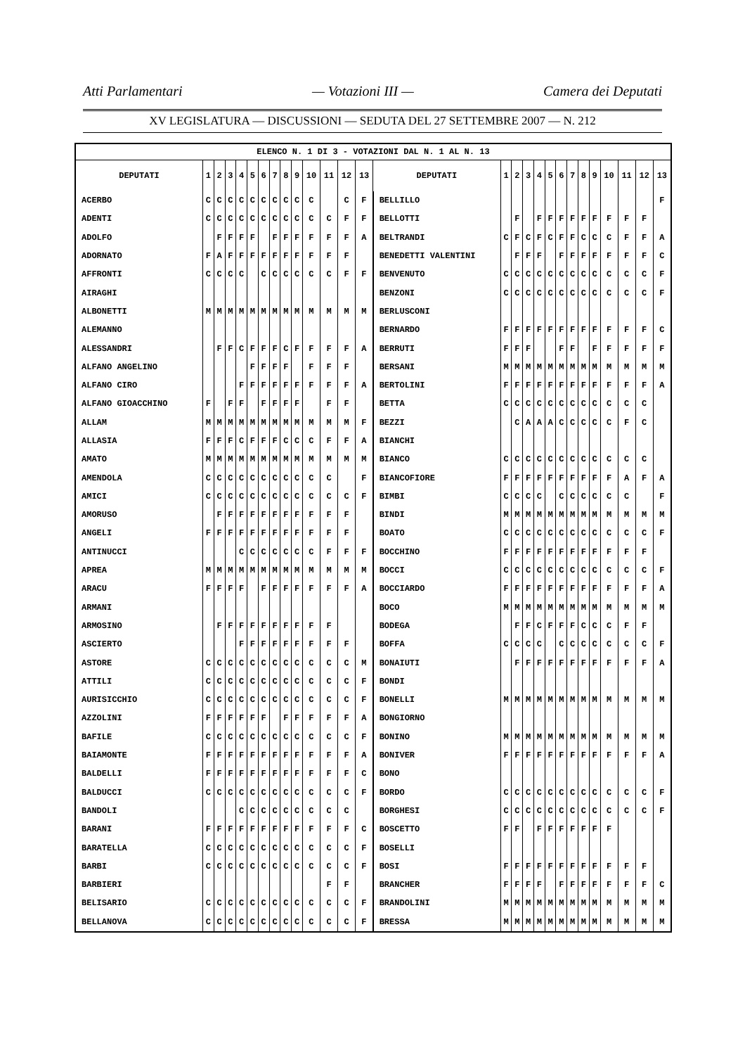Atti Parlamentari — Votazioni III — Camera dei Deputati
XV LEGISLATURA — DISCUSSIONI — SEDUTA DEL 27 SETTEMBRE 2007 — N. 212
| ELENCO N. 1 DI 3 - VOTAZIONI DAL N. 1 AL N. 13 | | | | | | | | | | | | | | | | | | | | | | | | | | | |
| DEPUTATI | 1 | 2 | 3 | 4 | 5 | 6 | 7 | 8 | 9 | 10 | 11 | 12 | 13 | DEPUTATI | 1 | 2 | 3 | 4 | 5 | 6 | 7 | 8 | 9 | 10 | 11 | 12 | 13 |
| ACERBO | C | C | C | C | C | C | C | C | C | C | | C | F | BELLILLO | | | | | | | | | | | | | F |
| ADENTI | C | C | C | C | C | C | C | C | C | C | C | F | F | BELLOTTI | | F | | F | F | F | F | F | F | F | F | F | |
| ADOLFO | | F | F | F | F | | F | F | F | F | F | F | A | BELTRANDI | C | F | C | F | C | F | F | C | C | C | F | F | A |
| ADORNATO | F | A | F | F | F | F | F | F | F | F | F | F | | BENEDETTI VALENTINI | | F | F | F | | F | F | F | F | F | F | F | C |
| AFFRONTI | C | C | C | C | | C | C | C | C | C | C | F | F | BENVENUTO | C | C | C | C | C | C | C | C | C | C | C | C | F |
| AIRAGHI | | | | | | | | | | | | | | BENZONI | C | C | C | C | C | C | C | C | C | C | C | C | F |
| ALBONETTI | M | M | M | M | M | M | M | M | M | M | M | M | M | BERLUSCONI | | | | | | | | | | | | | |
| ALEMANNO | | | | | | | | | | | | | | BERNARDO | F | F | F | F | F | F | F | F | F | F | F | F | C |
| ALESSANDRI | | F | F | C | F | F | F | C | F | F | F | F | A | BERRUTI | F | F | F | | | F | F | | F | F | F | F | F |
| ALFANO ANGELINO | | | | | F | F | F | F | | F | F | F | | BERSANI | M | M | M | M | M | M | M | M | M | M | M | M | M |
| ALFANO CIRO | | | | F | F | F | F | F | F | F | F | F | A | BERTOLINI | F | F | F | F | F | F | F | F | F | F | F | F | A |
| ALFANO GIOACCHINO | F | | F | F | | F | F | F | F | | F | F | | BETTA | C | C | C | C | C | C | C | C | C | C | C | C | |
| ALLAM | M | M | M | M | M | M | M | M | M | M | M | M | F | BEZZI | | C | A | A | A | C | C | C | C | C | F | C | |
| ALLASIA | F | F | F | C | F | F | F | C | C | C | F | F | A | BIANCHI | | | | | | | | | | | | | |
| AMATO | M | M | M | M | M | M | M | M | M | M | M | M | M | BIANCO | C | C | C | C | C | C | C | C | C | C | C | C | |
| AMENDOLA | C | C | C | C | C | C | C | C | C | C | C | | F | BIANCOFIORE | F | F | F | F | F | F | F | F | F | F | A | F | A |
| AMICI | C | C | C | C | C | C | C | C | C | C | C | C | F | BIMBI | C | C | C | C | | C | C | C | C | C | C | | F |
| AMORUSO | | F | F | F | F | F | F | F | F | F | F | F | | BINDI | M | M | M | M | M | M | M | M | M | M | M | M | M |
| ANGELI | F | F | F | F | F | F | F | F | F | F | F | F | | BOATO | C | C | C | C | C | C | C | C | C | C | C | C | F |
| ANTINUCCI | | | | C | C | C | C | C | C | C | F | F | F | BOCCHINO | F | F | F | F | F | F | F | F | F | F | F | F | |
| APREA | M | M | M | M | M | M | M | M | M | M | M | M | M | BOCCI | C | C | C | C | C | C | C | C | C | C | C | C | F |
| ARACU | F | F | F | F | | F | F | F | F | F | F | F | A | BOCCIARDO | F | F | F | F | F | F | F | F | F | F | F | F | A |
| ARMANI | | | | | | | | | | | | | | BOCO | M | M | M | M | M | M | M | M | M | M | M | M | M |
| ARMOSINO | | F | F | F | F | F | F | F | F | F | F | | | BODEGA | | F | F | C | F | F | F | C | C | C | F | F | |
| ASCIERTO | | | | F | F | F | F | F | F | F | F | F | | BOFFA | C | C | C | C | | C | C | C | C | C | C | C | F |
| ASTORE | C | C | C | C | C | C | C | C | C | C | C | C | M | BONAIUTI | | F | F | F | F | F | F | F | F | F | F | F | A |
| ATTILI | C | C | C | C | C | C | C | C | C | C | C | C | F | BONDI | | | | | | | | | | | | | |
| AURISICCHIO | C | C | C | C | C | C | C | C | C | C | C | C | F | BONELLI | M | M | M | M | M | M | M | M | M | M | M | M | M |
| AZZOLINI | F | F | F | F | F | F | | F | F | F | F | F | A | BONGIORNO | | | | | | | | | | | | | |
| BAFILE | C | C | C | C | C | C | C | C | C | C | C | C | F | BONINO | M | M | M | M | M | M | M | M | M | M | M | M | M |
| BAIAMONTE | F | F | F | F | F | F | F | F | F | F | F | F | A | BONIVER | F | F | F | F | F | F | F | F | F | F | F | F | A |
| BALDELLI | F | F | F | F | F | F | F | F | F | F | F | F | C | BONO | | | | | | | | | | | | | |
| BALDUCCI | C | C | C | C | C | C | C | C | C | C | C | C | F | BORDO | C | C | C | C | C | C | C | C | C | C | C | C | F |
| BANDOLI | | | | C | C | C | C | C | C | C | C | C | | BORGHESI | C | C | C | C | C | C | C | C | C | C | C | C | F |
| BARANI | F | F | F | F | F | F | F | F | F | F | F | F | C | BOSCETTO | F | F | | F | F | F | F | F | F | F | | | |
| BARATELLA | C | C | C | C | C | C | C | C | C | C | C | C | F | BOSELLI | | | | | | | | | | | | | |
| BARBI | C | C | C | C | C | C | C | C | C | C | C | C | F | BOSI | F | F | F | F | F | F | F | F | F | F | F | F | |
| BARBIERI | | | | | | | | | | | F | F | | BRANCHER | F | F | F | F | | F | F | F | F | F | F | F | C |
| BELISARIO | C | C | C | C | C | C | C | C | C | C | C | C | F | BRANDOLINI | M | M | M | M | M | M | M | M | M | M | M | M | M |
| BELLANOVA | C | C | C | C | C | C | C | C | C | C | C | C | F | BRESSA | M | M | M | M | M | M | M | M | M | M | M | M | M |